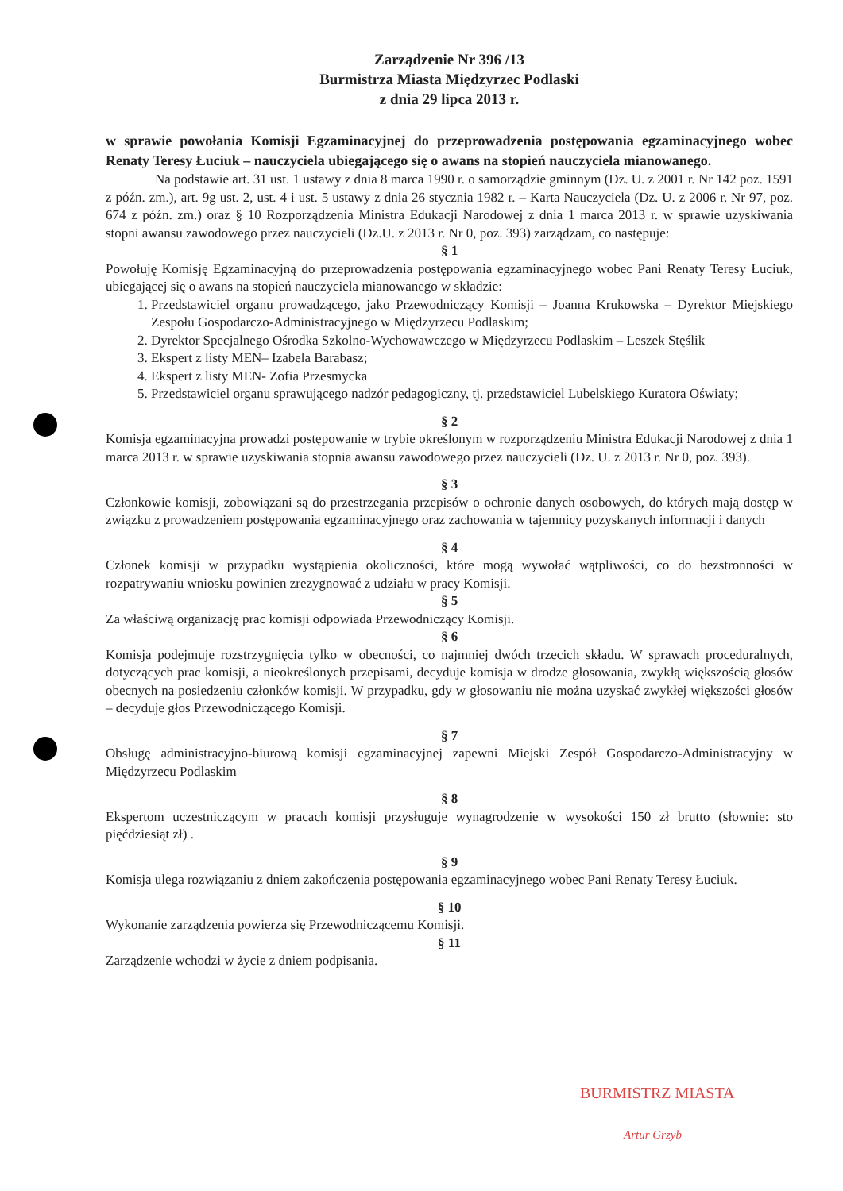Zarządzenie Nr 396 /13
Burmistrza Miasta Międzyrzec Podlaski
z dnia 29 lipca 2013 r.
w sprawie powołania Komisji Egzaminacyjnej do przeprowadzenia postępowania egzaminacyjnego wobec Renaty Teresy Łuciuk – nauczyciela ubiegającego się o awans na stopień nauczyciela mianowanego.
Na podstawie art. 31 ust. 1 ustawy z dnia 8 marca 1990 r. o samorządzie gminnym (Dz. U. z 2001 r. Nr 142 poz. 1591 z późn. zm.), art. 9g ust. 2, ust. 4 i ust. 5 ustawy z dnia 26 stycznia 1982 r. – Karta Nauczyciela (Dz. U. z 2006 r. Nr 97, poz. 674 z późn. zm.) oraz § 10 Rozporządzenia Ministra Edukacji Narodowej z dnia 1 marca 2013 r. w sprawie uzyskiwania stopni awansu zawodowego przez nauczycieli (Dz.U. z 2013 r. Nr 0, poz. 393) zarządzam, co następuje:
§ 1
Powołuję Komisję Egzaminacyjną do przeprowadzenia postępowania egzaminacyjnego wobec Pani Renaty Teresy Łuciuk, ubiegającej się o awans na stopień nauczyciela mianowanego w składzie:
1. Przedstawiciel organu prowadzącego, jako Przewodniczący Komisji – Joanna Krukowska – Dyrektor Miejskiego Zespołu Gospodarczo-Administracyjnego w Międzyrzecu Podlaskim;
2. Dyrektor Specjalnego Ośrodka Szkolno-Wychowawczego w Międzyrzecu Podlaskim – Leszek Stęślik
3. Ekspert z listy MEN– Izabela Barabasz;
4. Ekspert z listy MEN- Zofia Przesmycka
5. Przedstawiciel organu sprawującego nadzór pedagogiczny, tj. przedstawiciel Lubelskiego Kuratora Oświaty;
§ 2
Komisja egzaminacyjna prowadzi postępowanie w trybie określonym w rozporządzeniu Ministra Edukacji Narodowej z dnia 1 marca 2013 r. w sprawie uzyskiwania stopnia awansu zawodowego przez nauczycieli (Dz. U. z 2013 r. Nr 0, poz. 393).
§ 3
Członkowie komisji, zobowiązani są do przestrzegania przepisów o ochronie danych osobowych, do których mają dostęp w związku z prowadzeniem postępowania egzaminacyjnego oraz zachowania w tajemnicy pozyskanych informacji i danych
§ 4
Członek komisji w przypadku wystąpienia okoliczności, które mogą wywołać wątpliwości, co do bezstronności w rozpatrywaniu wniosku powinien zrezygnować z udziału w pracy Komisji.
§ 5
Za właściwą organizację prac komisji odpowiada Przewodniczący Komisji.
§ 6
Komisja podejmuje rozstrzygnięcia tylko w obecności, co najmniej dwóch trzecich składu. W sprawach proceduralnych, dotyczących prac komisji, a nieokreślonych przepisami, decyduje komisja w drodze głosowania, zwykłą większością głosów obecnych na posiedzeniu członków komisji. W przypadku, gdy w głosowaniu nie można uzyskać zwykłej większości głosów – decyduje głos Przewodniczącego Komisji.
§ 7
Obsługę administracyjno-biurową komisji egzaminacyjnej zapewni Miejski Zespół Gospodarczo-Administracyjny w Międzyrzecu Podlaskim
§ 8
Ekspertom uczestniczącym w pracach komisji przysługuje wynagrodzenie w wysokości 150 zł brutto (słownie: sto pięćdziesiąt zł) .
§ 9
Komisja ulega rozwiązaniu z dniem zakończenia postępowania egzaminacyjnego wobec Pani Renaty Teresy Łuciuk.
§ 10
Wykonanie zarządzenia powierza się Przewodniczącemu Komisji.
§ 11
Zarządzenie wchodzi w życie z dniem podpisania.
BURMISTRZ MIASTA
Artur Grzyb